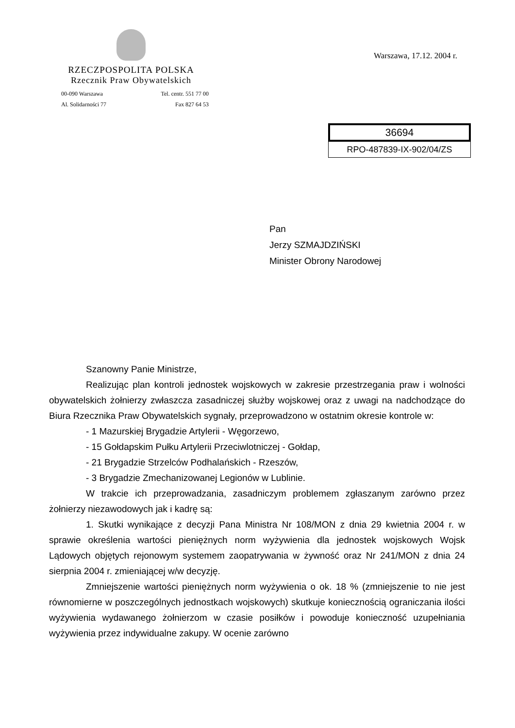RZECZPOSPOLITA POLSKA
Rzecznik Praw Obywatelskich
00-090 Warszawa
Al. Solidarności 77
Tel. centr. 551 77 00
Fax 827 64 53
Warszawa, 17.12. 2004 r.
36694
RPO-487839-IX-902/04/ZS
Pan
Jerzy SZMAJDZIŃSKI
Minister Obrony Narodowej
Szanowny Panie Ministrze,
Realizując plan kontroli jednostek wojskowych w zakresie przestrzegania praw i wolności obywatelskich żołnierzy zwłaszcza zasadniczej służby wojskowej oraz z uwagi na nadchodzące do Biura Rzecznika Praw Obywatelskich sygnały, przeprowadzono w ostatnim okresie kontrole w:
- 1 Mazurskiej Brygadzie Artylerii - Węgorzewo,
- 15 Gołdapskim Pułku Artylerii Przeciwlotniczej - Gołdap,
- 21 Brygadzie Strzelców Podhalańskich - Rzeszów,
- 3 Brygadzie Zmechanizowanej Legionów w Lublinie.
W trakcie ich przeprowadzania, zasadniczym problemem zgłaszanym zarówno przez żołnierzy niezawodowych jak i kadrę są:
1. Skutki wynikające z decyzji Pana Ministra Nr 108/MON z dnia 29 kwietnia 2004 r. w sprawie określenia wartości pieniężnych norm wyżywienia dla jednostek wojskowych Wojsk Lądowych objętych rejonowym systemem zaopatrywania w żywność oraz Nr 241/MON z dnia 24 sierpnia 2004 r. zmieniającej w/w decyzję.
Zmniejszenie wartości pieniężnych norm wyżywienia o ok. 18 % (zmniejszenie to nie jest równomierne w poszczególnych jednostkach wojskowych) skutkuje koniecznością ograniczania ilości wyżywienia wydawanego żołnierzom w czasie posiłków i powoduje konieczność uzupełniania wyżywienia przez indywidualne zakupy. W ocenie zarówno